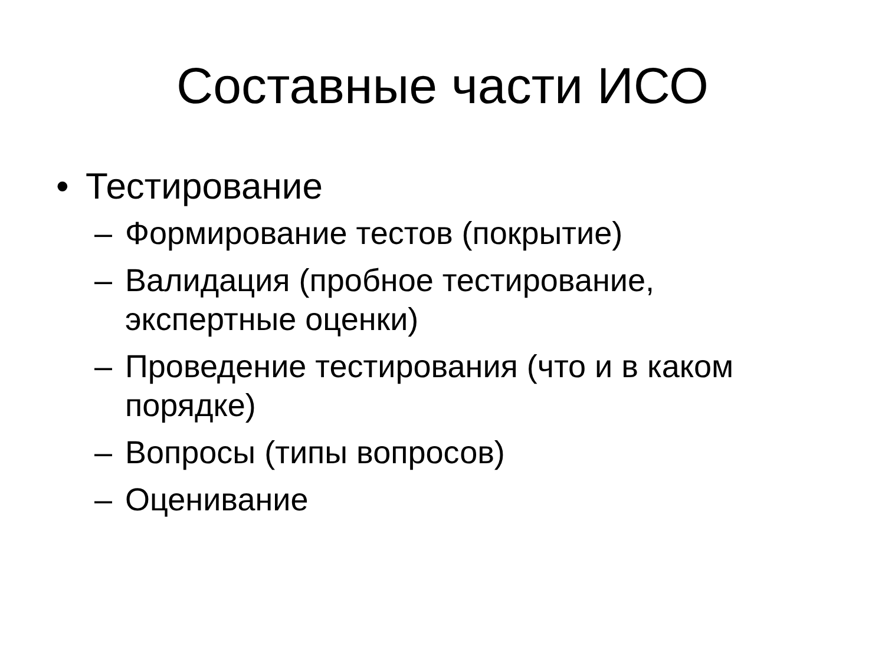Составные части ИСО
• Тестирование
– Формирование тестов (покрытие)
– Валидация (пробное тестирование, экспертные оценки)
– Проведение тестирования (что и в каком порядке)
– Вопросы (типы вопросов)
– Оценивание